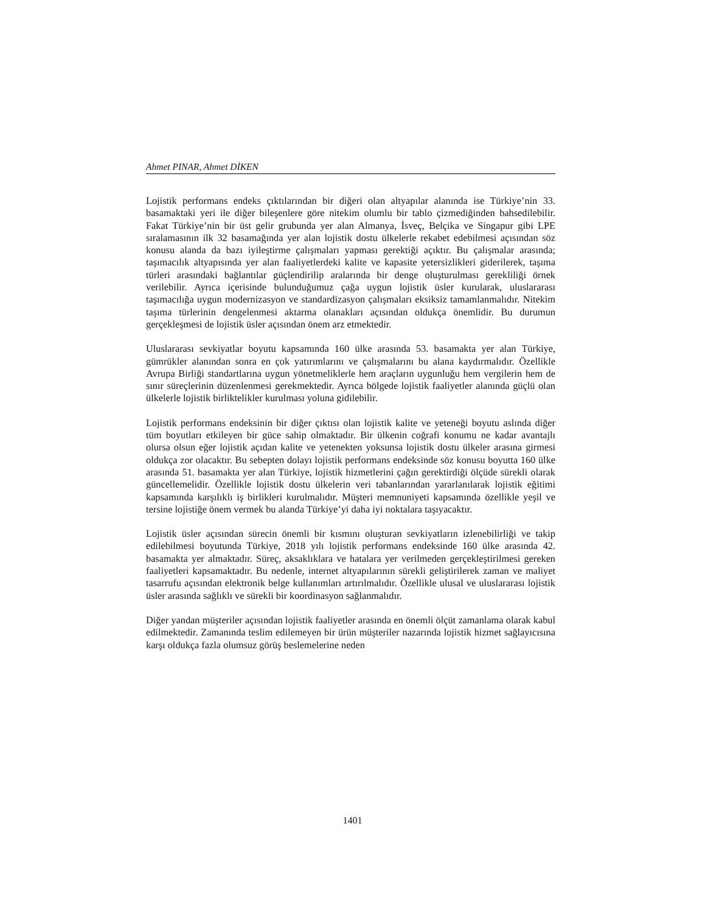Ahmet PINAR, Ahmet DİKEN
Lojistik performans endeks çıktılarından bir diğeri olan altyapılar alanında ise Türkiye’nin 33. basamaktaki yeri ile diğer bileşenlere göre nitekim olumlu bir tablo çizmediğinden bahsedilebilir. Fakat Türkiye’nin bir üst gelir grubunda yer alan Almanya, İsveç, Belçika ve Singapur gibi LPE sıralamasının ilk 32 basamağında yer alan lojistik dostu ülkelerle rekabet edebilmesi açısından söz konusu alanda da bazı iyileştirme çalışmaları yapması gerektiği açıktır. Bu çalışmalar arasında; taşımacılık altyapısında yer alan faaliyetlerdeki kalite ve kapasite yetersizlikleri giderilerek, taşıma türleri arasındaki bağlantılar güçlendirilip aralarında bir denge oluşturulması gerekliliği örnek verilebilir. Ayrıca içerisinde bulunduğumuz çağa uygun lojistik üsler kurularak, uluslararası taşımacılığa uygun modernizasyon ve standardizasyon çalışmaları eksiksiz tamamlanmalıdır. Nitekim taşıma türlerinin dengelenmesi aktarma olanakları açısından oldukça önemlidir. Bu durumun gerçekleşmesi de lojistik üsler açısından önem arz etmektedir.
Uluslararası sevkiyatlar boyutu kapsamında 160 ülke arasında 53. basamakta yer alan Türkiye, gümrükler alanından sonra en çok yatırımlarını ve çalışmalarını bu alana kaydırmalıdır. Özellikle Avrupa Birliği standartlarına uygun yönetmeliklerle hem araçların uygunluğu hem vergilerin hem de sınır süreçlerinin düzenlenmesi gerekmektedir. Ayrıca bölgede lojistik faaliyetler alanında güçlü olan ülkelerle lojistik birliktelikler kurulması yoluna gidilebilir.
Lojistik performans endeksinin bir diğer çıktısı olan lojistik kalite ve yeteneği boyutu aslında diğer tüm boyutları etkileyen bir güce sahip olmaktadır. Bir ülkenin coğrafi konumu ne kadar avantajlı olursa olsun eğer lojistik açıdan kalite ve yetenekten yoksunsa lojistik dostu ülkeler arasına girmesi oldukça zor olacaktır. Bu sebepten dolayı lojistik performans endeksinde söz konusu boyutta 160 ülke arasında 51. basamakta yer alan Türkiye, lojistik hizmetlerini çağın gerektirdiği ölçüde sürekli olarak güncellemelidir. Özellikle lojistik dostu ülkelerin veri tabanlarından yararlanılarak lojistik eğitimi kapsamında karşılıklı iş birlikleri kurulmalıdır. Müşteri memnuniyeti kapsamında özellikle yeşil ve tersine lojistiğe önem vermek bu alanda Türkiye’yi daha iyi noktalara taşıyacaktır.
Lojistik üsler açısından sürecin önemli bir kısmını oluşturan sevkiyatların izlenebilirliği ve takip edilebilmesi boyutunda Türkiye, 2018 yılı lojistik performans endeksinde 160 ülke arasında 42. basamakta yer almaktadır. Süreç, aksaklıklara ve hatalara yer verilmeden gerçekleştirilmesi gereken faaliyetleri kapsamaktadır. Bu nedenle, internet altyapılarının sürekli geliştirilerek zaman ve maliyet tasarrufu açısından elektronik belge kullanımları artırılmalıdır. Özellikle ulusal ve uluslararası lojistik üsler arasında sağlıklı ve sürekli bir koordinasyon sağlanmalıdır.
Diğer yandan müşteriler açısından lojistik faaliyetler arasında en önemli ölçüt zamanlama olarak kabul edilmektedir. Zamanında teslim edilemeyen bir ürün müşteriler nazarında lojistik hizmet sağlayıcısına karşı oldukça fazla olumsuz görüş beslemelerine neden
1401